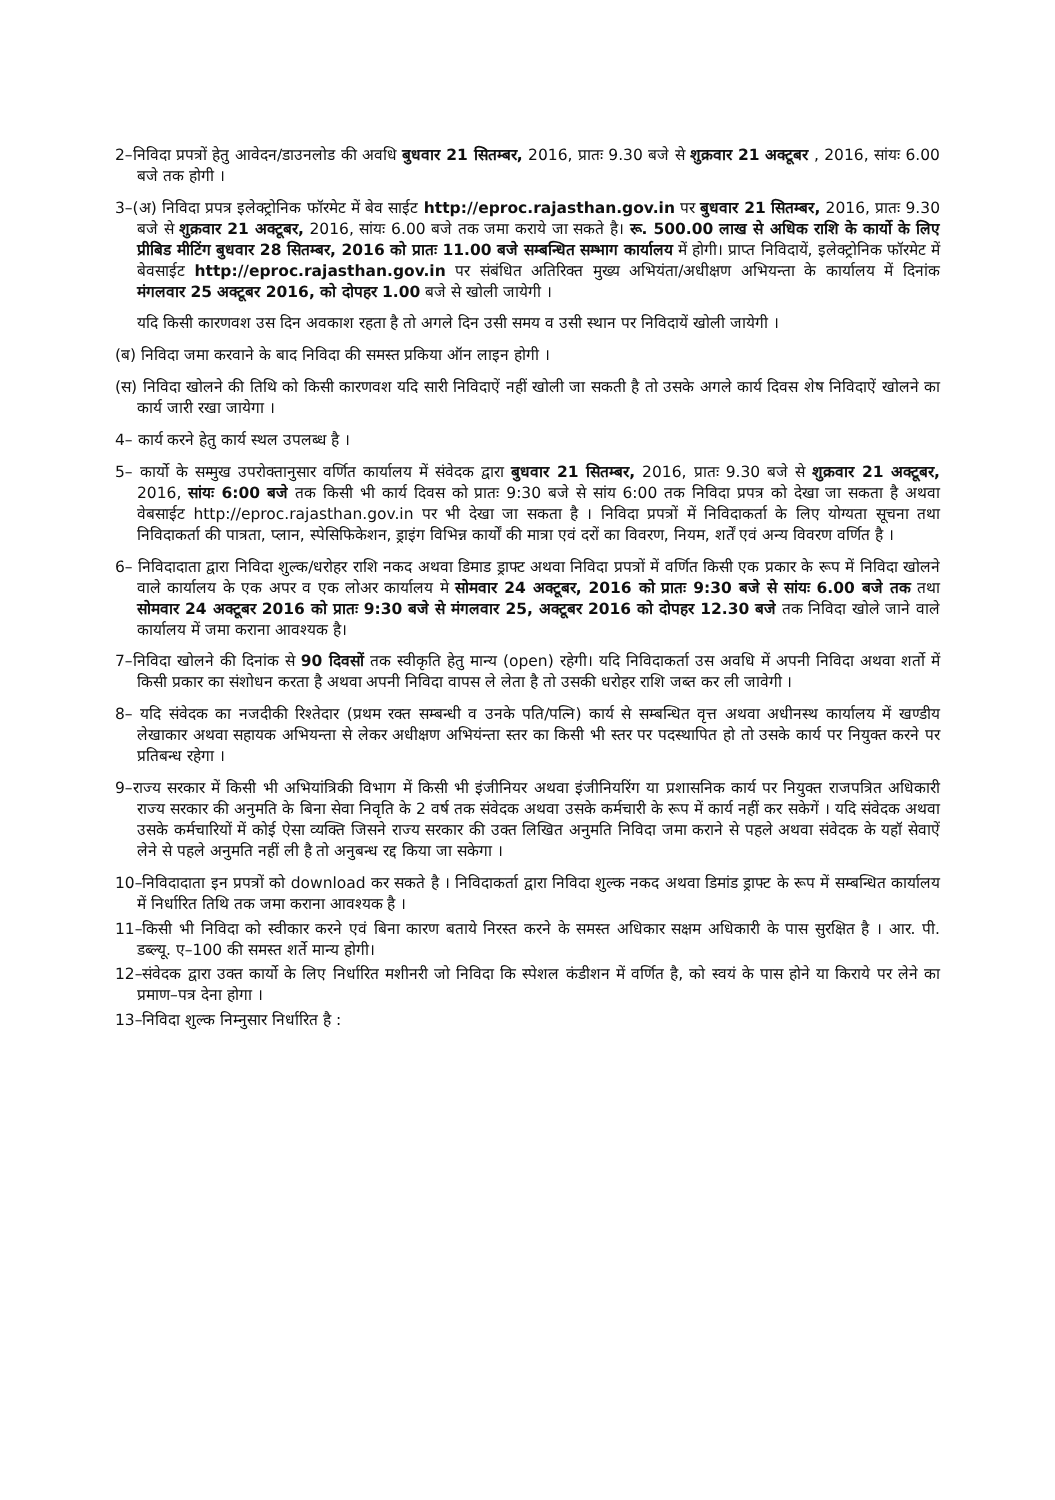2–निविदा प्रपत्रों हेतु आवेदन/डाउनलोड की अवधि बुधवार 21 सितम्बर, 2016, प्रातः 9.30 बजे से शुक्रवार 21 अक्टूबर , 2016, सांयः 6.00 बजे तक होगी ।
3–(अ) निविदा प्रपत्र इलेक्ट्रोनिक फॉरमेट में बेव साईट http://eproc.rajasthan.gov.in पर बुधवार 21 सितम्बर, 2016, प्रातः 9.30 बजे से शुक्रवार 21 अक्टूबर, 2016, सांयः 6.00 बजे तक जमा कराये जा सकते है। रू. 500.00 लाख से अधिक राशि के कार्यो के लिए प्रीबिड मीटिंग बुधवार 28 सितम्बर, 2016 को प्रातः 11.00 बजे सम्बन्धित सम्भाग कार्यालय में होगी। प्राप्त निविदायें, इलेक्ट्रोनिक फॉरमेट में बेवसाईट http://eproc.rajasthan.gov.in पर संबंधित अतिरिक्त मुख्य अभियंता/अधीक्षण अभियन्ता के कार्यालय में दिनांक मंगलवार 25 अक्टूबर 2016, को दोपहर 1.00 बजे से खोली जायेगी ।
यदि किसी कारणवश उस दिन अवकाश रहता है तो अगले दिन उसी समय व उसी स्थान पर निविदायें खोली जायेगी ।
(ब) निविदा जमा करवाने के बाद निविदा की समस्त प्रकिया ऑन लाइन होगी ।
(स) निविदा खोलने की तिथि को किसी कारणवश यदि सारी निविदाऐं नहीं खोली जा सकती है तो उसके अगले कार्य दिवस शेष निविदाऐं खोलने का कार्य जारी रखा जायेगा ।
4– कार्य करने हेतु कार्य स्थल उपलब्ध है ।
5– कार्यो के सम्मुख उपरोक्तानुसार वर्णित कार्यालय में संवेदक द्वारा बुधवार 21 सितम्बर, 2016, प्रातः 9.30 बजे से शुक्रवार 21 अक्टूबर, 2016, सांयः 6:00 बजे तक किसी भी कार्य दिवस को प्रातः 9:30 बजे से सांय 6:00 तक निविदा प्रपत्र को देखा जा सकता है अथवा वेबसाईट http://eproc.rajasthan.gov.in पर भी देखा जा सकता है । निविदा प्रपत्रों में निविदाकर्ता के लिए योग्यता सूचना तथा निविदाकर्ता की पात्रता, प्लान, स्पेसिफिकेशन, ड्राइंग विभिन्न कार्यों की मात्रा एवं दरों का विवरण, नियम, शर्तें एवं अन्य विवरण वर्णित है ।
6– निविदादाता द्वारा निविदा शुल्क/धरोहर राशि नकद अथवा डिमाड ड्राफ्ट अथवा निविदा प्रपत्रों में वर्णित किसी एक प्रकार के रूप में निविदा खोलने वाले कार्यालय के एक अपर व एक लोअर कार्यालय मे सोमवार 24 अक्टूबर, 2016 को प्रातः 9:30 बजे से सांयः 6.00 बजे तक तथा सोमवार 24 अक्टूबर 2016 को प्रातः 9:30 बजे से मंगलवार 25, अक्टूबर 2016 को दोपहर 12.30 बजे तक निविदा खोले जाने वाले कार्यालय में जमा कराना आवश्यक है।
7–निविदा खोलने की दिनांक से 90 दिवसों तक स्वीकृति हेतु मान्य (open) रहेगी। यदि निविदाकर्ता उस अवधि में अपनी निविदा अथवा शर्तो में किसी प्रकार का संशोधन करता है अथवा अपनी निविदा वापस ले लेता है तो उसकी धरोहर राशि जब्त कर ली जावेगी ।
8– यदि संवेदक का नजदीकी रिश्तेदार (प्रथम रक्त सम्बन्धी व उनके पति/पत्नि) कार्य से सम्बन्धित वृत्त अथवा अधीनस्थ कार्यालय में खण्डीय लेखाकार अथवा सहायक अभियन्ता से लेकर अधीक्षण अभियंन्ता स्तर का किसी भी स्तर पर पदस्थापित हो तो उसके कार्य पर नियुक्त करने पर प्रतिबन्ध रहेगा ।
9–राज्य सरकार में किसी भी अभियांत्रिकी विभाग में किसी भी इंजीनियर अथवा इंजीनियरिंग या प्रशासनिक कार्य पर नियुक्त राजपत्रित अधिकारी राज्य सरकार की अनुमति के बिना सेवा निवृति के 2 वर्ष तक संवेदक अथवा उसके कर्मचारी के रूप में कार्य नहीं कर सकेगें । यदि संवेदक अथवा उसके कर्मचारियों में कोई ऐसा व्यक्ति जिसने राज्य सरकार की उक्त लिखित अनुमति निविदा जमा कराने से पहले अथवा संवेदक के यहॉ सेवाऐं लेने से पहले अनुमति नहीं ली है तो अनुबन्ध रद्द किया जा सकेगा ।
10–निविदादाता इन प्रपत्रों को download कर सकते है । निविदाकर्ता द्वारा निविदा शुल्क नकद अथवा डिमांड ड्राफ्ट के रूप में सम्बन्धित कार्यालय में निर्धारित तिथि तक जमा कराना आवश्यक है ।
11–किसी भी निविदा को स्वीकार करने एवं बिना कारण बताये निरस्त करने के समस्त अधिकार सक्षम अधिकारी के पास सुरक्षित है । आर. पी. डब्ल्यू. ए–100 की समस्त शर्ते मान्य होगी।
12–संवेदक द्वारा उक्त कार्यो के लिए निर्धारित मशीनरी जो निविदा कि स्पेशल कंडीशन में वर्णित है, को स्वयं के पास होने या किराये पर लेने का प्रमाण–पत्र देना होगा ।
13–निविदा शुल्क निम्नुसार निर्धारित है :